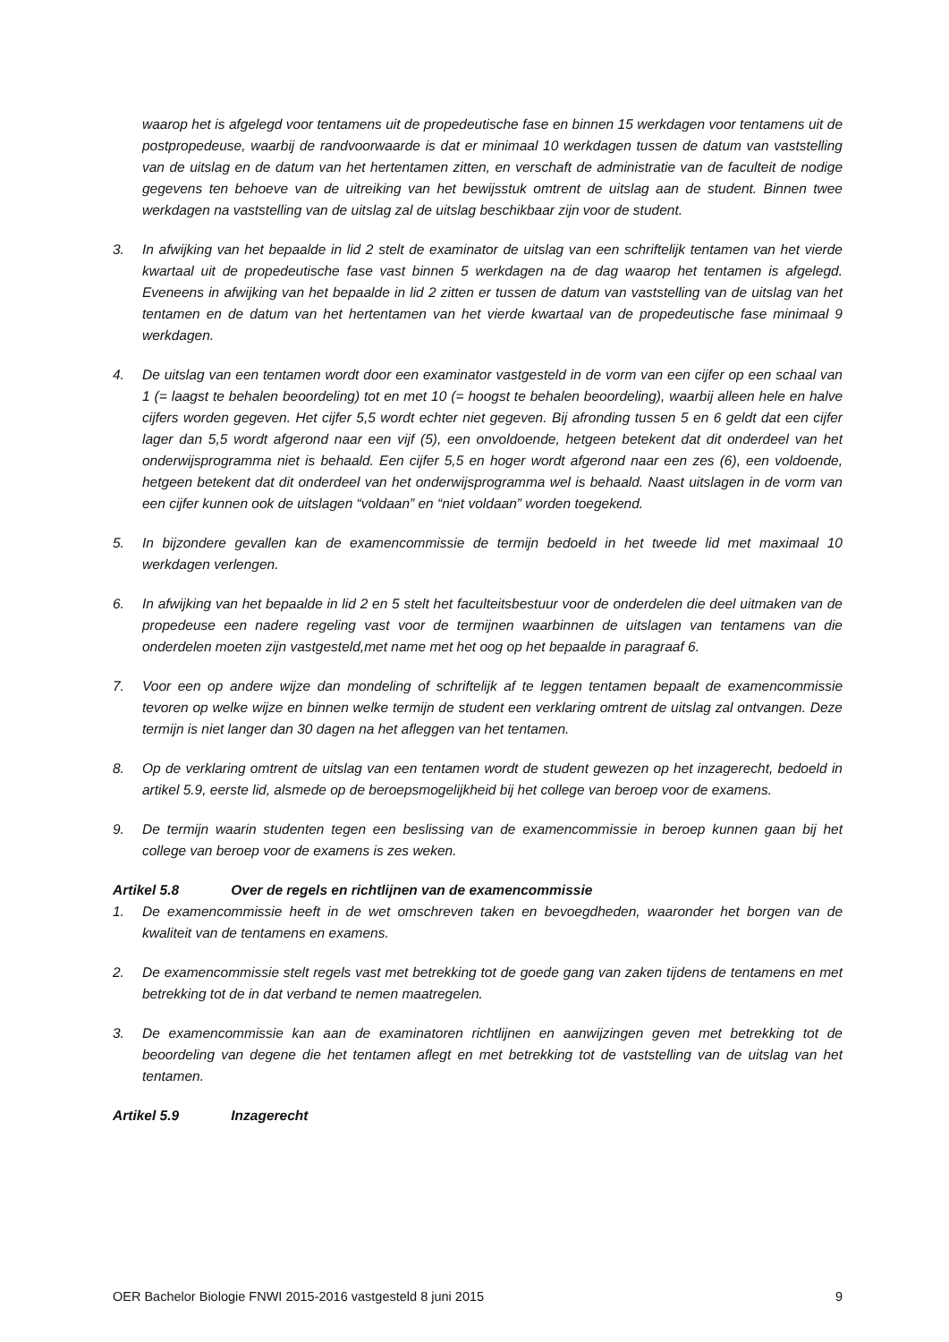waarop het is afgelegd voor tentamens uit de propedeutische fase en binnen 15 werkdagen voor tentamens uit de postpropedeuse, waarbij de randvoorwaarde is dat er minimaal 10 werkdagen tussen de datum van vaststelling van de uitslag en de datum van het hertentamen zitten, en verschaft de administratie van de faculteit de nodige gegevens ten behoeve van de uitreiking van het bewijsstuk omtrent de uitslag aan de student. Binnen twee werkdagen na vaststelling van de uitslag zal de uitslag beschikbaar zijn voor de student.
3. In afwijking van het bepaalde in lid 2 stelt de examinator de uitslag van een schriftelijk tentamen van het vierde kwartaal uit de propedeutische fase vast binnen 5 werkdagen na de dag waarop het tentamen is afgelegd. Eveneens in afwijking van het bepaalde in lid 2 zitten er tussen de datum van vaststelling van de uitslag van het tentamen en de datum van het hertentamen van het vierde kwartaal van de propedeutische fase minimaal 9 werkdagen.
4. De uitslag van een tentamen wordt door een examinator vastgesteld in de vorm van een cijfer op een schaal van 1 (= laagst te behalen beoordeling) tot en met 10 (= hoogst te behalen beoordeling), waarbij alleen hele en halve cijfers worden gegeven. Het cijfer 5,5 wordt echter niet gegeven. Bij afronding tussen 5 en 6 geldt dat een cijfer lager dan 5,5 wordt afgerond naar een vijf (5), een onvoldoende, hetgeen betekent dat dit onderdeel van het onderwijsprogramma niet is behaald. Een cijfer 5,5 en hoger wordt afgerond naar een zes (6), een voldoende, hetgeen betekent dat dit onderdeel van het onderwijsprogramma wel is behaald. Naast uitslagen in de vorm van een cijfer kunnen ook de uitslagen “voldaan” en “niet voldaan” worden toegekend.
5. In bijzondere gevallen kan de examencommissie de termijn bedoeld in het tweede lid met maximaal 10 werkdagen verlengen.
6. In afwijking van het bepaalde in lid 2 en 5 stelt het faculteitsbestuur voor de onderdelen die deel uitmaken van de propedeuse een nadere regeling vast voor de termijnen waarbinnen de uitslagen van tentamens van die onderdelen moeten zijn vastgesteld,met name met het oog op het bepaalde in paragraaf 6.
7. Voor een op andere wijze dan mondeling of schriftelijk af te leggen tentamen bepaalt de examencommissie tevoren op welke wijze en binnen welke termijn de student een verklaring omtrent de uitslag zal ontvangen. Deze termijn is niet langer dan 30 dagen na het afleggen van het tentamen.
8. Op de verklaring omtrent de uitslag van een tentamen wordt de student gewezen op het inzagerecht, bedoeld in artikel 5.9, eerste lid, alsmede op de beroepsmogelijkheid bij het college van beroep voor de examens.
9. De termijn waarin studenten tegen een beslissing van de examencommissie in beroep kunnen gaan bij het college van beroep voor de examens is zes weken.
Artikel 5.8 Over de regels en richtlijnen van de examencommissie
1. De examencommissie heeft in de wet omschreven taken en bevoegdheden, waaronder het borgen van de kwaliteit van de tentamens en examens.
2. De examencommissie stelt regels vast met betrekking tot de goede gang van zaken tijdens de tentamens en met betrekking tot de in dat verband te nemen maatregelen.
3. De examencommissie kan aan de examinatoren richtlijnen en aanwijzingen geven met betrekking tot de beoordeling van degene die het tentamen aflegt en met betrekking tot de vaststelling van de uitslag van het tentamen.
Artikel 5.9 Inzagerecht
OER Bachelor Biologie FNWI 2015-2016 vastgesteld 8 juni 2015 9